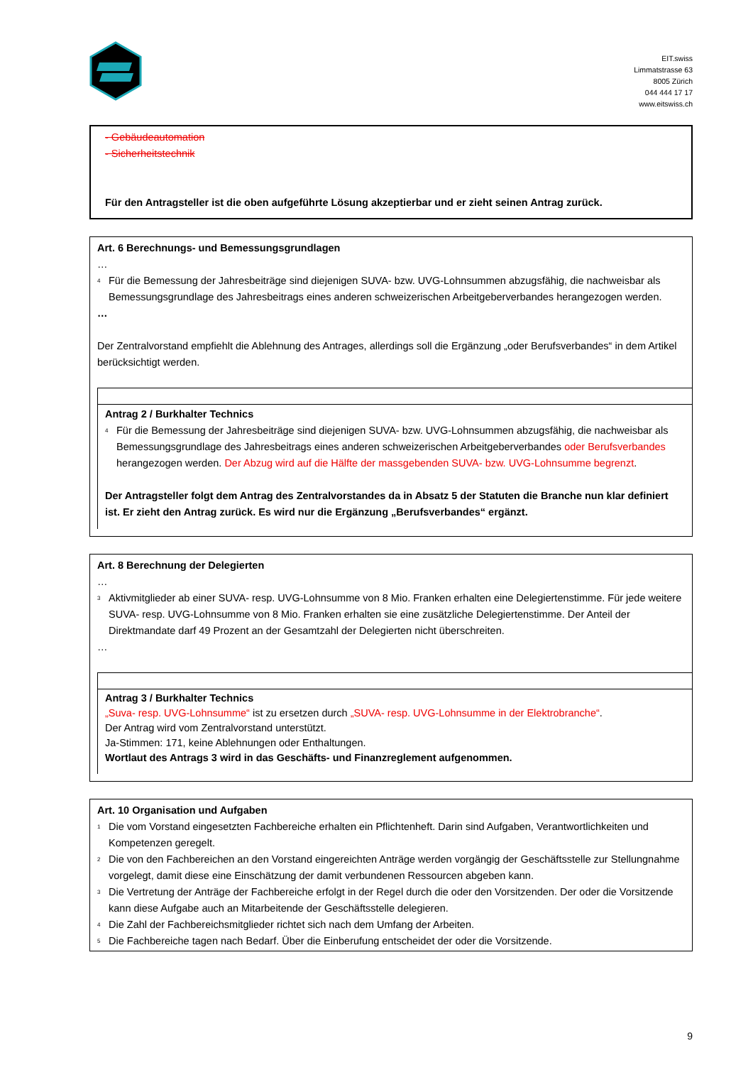EIT.swiss
Limmatstrasse 63
8005 Zürich
044 444 17 17
www.eitswiss.ch
- Gebäudeautomation
- Sicherheitstechnik
Für den Antragsteller ist die oben aufgeführte Lösung akzeptierbar und er zieht seinen Antrag zurück.
Art. 6 Berechnungs- und Bemessungsgrundlagen
…
<sup>4</sup> Für die Bemessung der Jahresbeiträge sind diejenigen SUVA- bzw. UVG-Lohnsummen abzugsfähig, die nachweisbar als Bemessungsgrundlage des Jahresbeitrags eines anderen schweizerischen Arbeitgeberverbandes herangezogen werden.
…
Der Zentralvorstand empfiehlt die Ablehnung des Antrages, allerdings soll die Ergänzung „oder Berufsverbandes“ in dem Artikel berücksichtigt werden.
Antrag 2 / Burkhalter Technics
<sup>4</sup> Für die Bemessung der Jahresbeiträge sind diejenigen SUVA- bzw. UVG-Lohnsummen abzugsfähig, die nachweisbar als Bemessungsgrundlage des Jahresbeitrags eines anderen schweizerischen Arbeitgeberverbandes oder Berufsverbandes herangezogen werden. Der Abzug wird auf die Hälfte der massgebenden SUVA- bzw. UVG-Lohnsumme begrenzt.
Der Antragsteller folgt dem Antrag des Zentralvorstandes da in Absatz 5 der Statuten die Branche nun klar definiert ist. Er zieht den Antrag zurück. Es wird nur die Ergänzung „Berufsverbandes“ ergänzt.
Art. 8 Berechnung der Delegierten
…
<sup>3</sup> Aktivmitglieder ab einer SUVA- resp. UVG-Lohnsumme von 8 Mio. Franken erhalten eine Delegiertenstimme. Für jede weitere SUVA- resp. UVG-Lohnsumme von 8 Mio. Franken erhalten sie eine zusätzliche Delegiertenstimme. Der Anteil der Direktmandate darf 49 Prozent an der Gesamtzahl der Delegierten nicht überschreiten.
…
Antrag 3 / Burkhalter Technics
„Suva- resp. UVG-Lohnsumme“ ist zu ersetzen durch „SUVA- resp. UVG-Lohnsumme in der Elektrobranche“.
Der Antrag wird vom Zentralvorstand unterstützt.
Ja-Stimmen: 171, keine Ablehnungen oder Enthaltungen.
Wortlaut des Antrags 3 wird in das Geschäfts- und Finanzreglement aufgenommen.
Art. 10 Organisation und Aufgaben
<sup>1</sup> Die vom Vorstand eingesetzten Fachbereiche erhalten ein Pflichtenheft. Darin sind Aufgaben, Verantwortlichkeiten und Kompetenzen geregelt.
<sup>2</sup> Die von den Fachbereichen an den Vorstand eingereichten Anträge werden vorgängig der Geschäftsstelle zur Stellungnahme vorgelegt, damit diese eine Einschätzung der damit verbundenen Ressourcen abgeben kann.
<sup>3</sup> Die Vertretung der Anträge der Fachbereiche erfolgt in der Regel durch die oder den Vorsitzenden. Der oder die Vorsitzende kann diese Aufgabe auch an Mitarbeitende der Geschäftsstelle delegieren.
<sup>4</sup> Die Zahl der Fachbereichsmitglieder richtet sich nach dem Umfang der Arbeiten.
<sup>5</sup> Die Fachbereiche tagen nach Bedarf. Über die Einberufung entscheidet der oder die Vorsitzende.
9